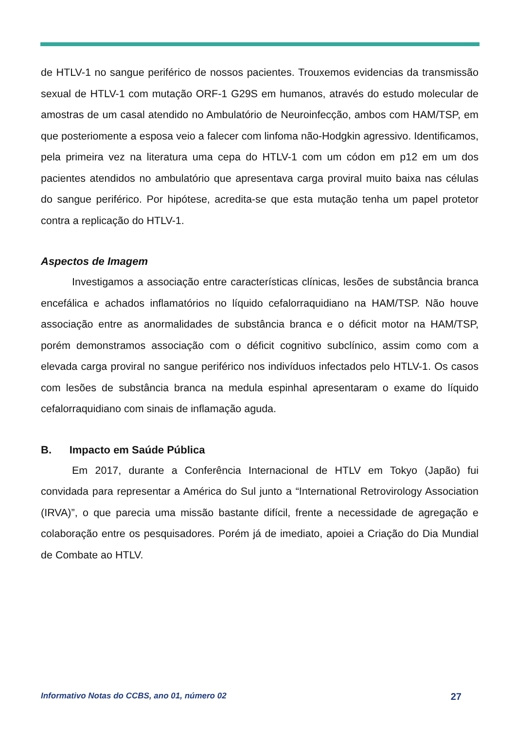de HTLV-1 no sangue periférico de nossos pacientes. Trouxemos evidencias da transmissão sexual de HTLV-1 com mutação ORF-1 G29S em humanos, através do estudo molecular de amostras de um casal atendido no Ambulatório de Neuroinfecção, ambos com HAM/TSP, em que posteriomente a esposa veio a falecer com linfoma não-Hodgkin agressivo. Identificamos, pela primeira vez na literatura uma cepa do HTLV-1 com um códon em p12 em um dos pacientes atendidos no ambulatório que apresentava carga proviral muito baixa nas células do sangue periférico. Por hipótese, acredita-se que esta mutação tenha um papel protetor contra a replicação do HTLV-1.
Aspectos de Imagem
Investigamos a associação entre características clínicas, lesões de substância branca encefálica e achados inflamatórios no líquido cefalorraquidiano na HAM/TSP. Não houve associação entre as anormalidades de substância branca e o déficit motor na HAM/TSP, porém demonstramos associação com o déficit cognitivo subclínico, assim como com a elevada carga proviral no sangue periférico nos indivíduos infectados pelo HTLV-1. Os casos com lesões de substância branca na medula espinhal apresentaram o exame do líquido cefalorraquidiano com sinais de inflamação aguda.
B. Impacto em Saúde Pública
Em 2017, durante a Conferência Internacional de HTLV em Tokyo (Japão) fui convidada para representar a América do Sul junto a “International Retrovirology Association (IRVA)”, o que parecia uma missão bastante difícil, frente a necessidade de agregação e colaboração entre os pesquisadores. Porém já de imediato, apoiei a Criação do Dia Mundial de Combate ao HTLV.
Informativo Notas do CCBS, ano 01, número 02 27